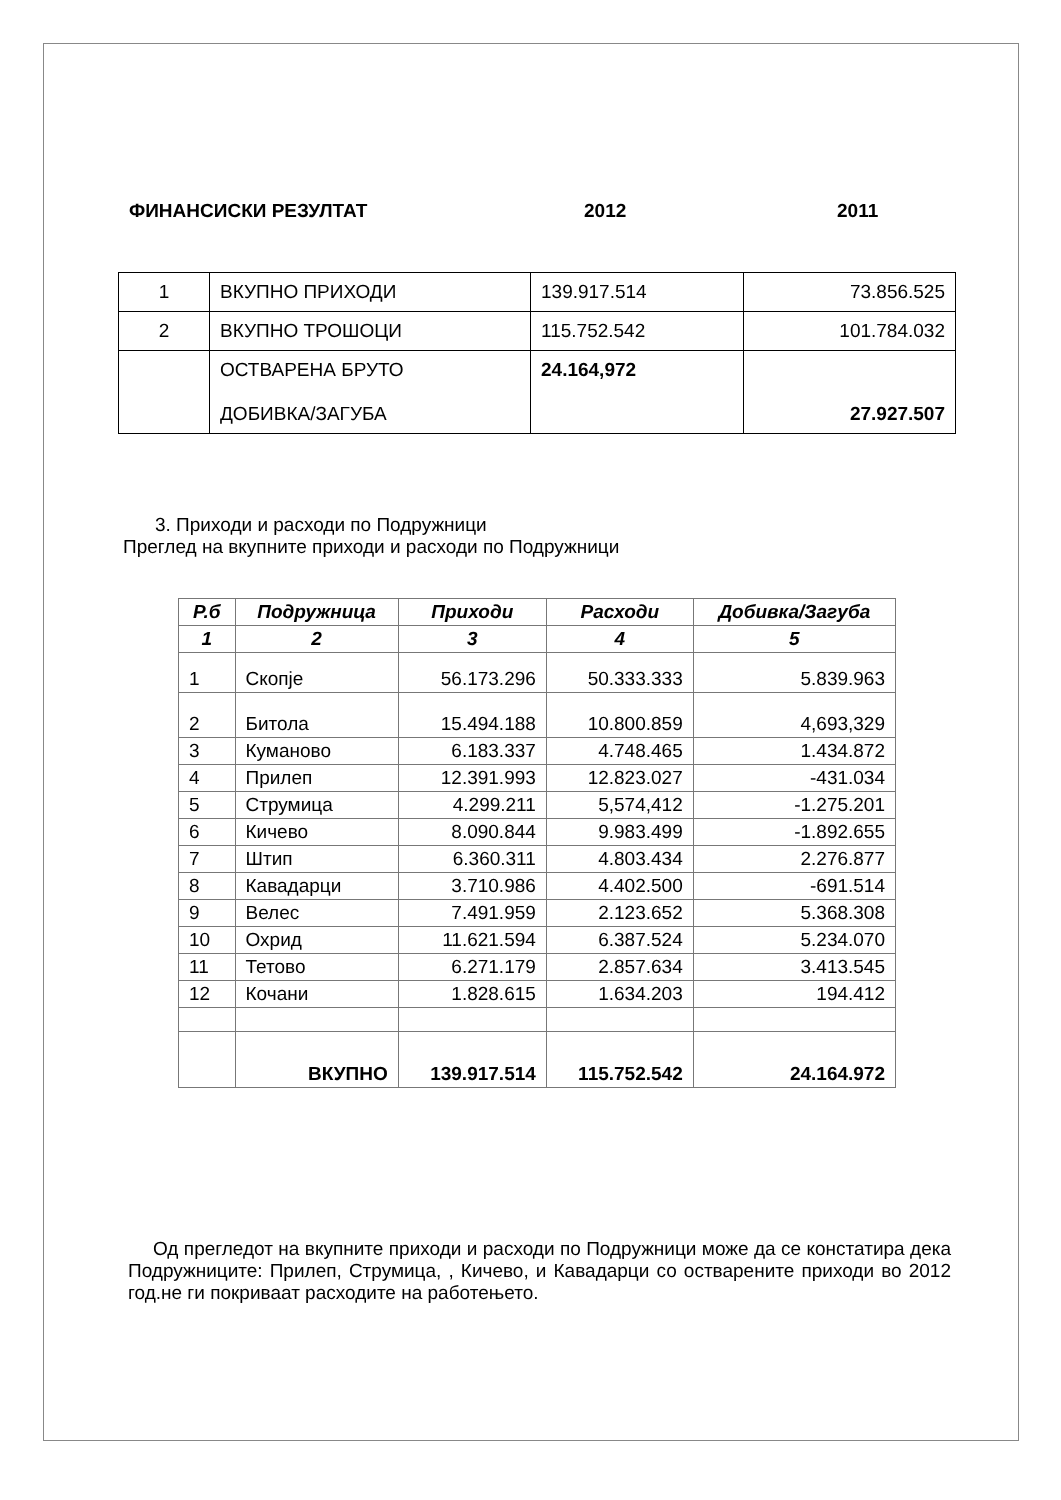ФИНАНСИСКИ РЕЗУЛТАТ 2012 2011
| 1 | ВКУПНО ПРИХОДИ | 139.917.514 | 73.856.525 |
| 2 | ВКУПНО ТРОШОЦИ | 115.752.542 | 101.784.032 |
| | ОСТВАРЕНА БРУТО ДОБИВКА/ЗАГУБА | 24.164,972 | 27.927.507 |
3. Приходи и расходи по Подружници
Преглед на вкупните приходи и расходи по Подружници
| Р.б | Подружница | Приходи | Расходи | Добивка/Загуба |
| --- | --- | --- | --- | --- |
| 1 | 2 | 3 | 4 | 5 |
| 1 | Скопје | 56.173.296 | 50.333.333 | 5.839.963 |
| 2 | Битола | 15.494.188 | 10.800.859 | 4,693,329 |
| 3 | Куманово | 6.183.337 | 4.748.465 | 1.434.872 |
| 4 | Прилеп | 12.391.993 | 12.823.027 | -431.034 |
| 5 | Струмица | 4.299.211 | 5,574,412 | -1.275.201 |
| 6 | Кичево | 8.090.844 | 9.983.499 | -1.892.655 |
| 7 | Штип | 6.360.311 | 4.803.434 | 2.276.877 |
| 8 | Кавадарци | 3.710.986 | 4.402.500 | -691.514 |
| 9 | Велес | 7.491.959 | 2.123.652 | 5.368.308 |
| 10 | Охрид | 11.621.594 | 6.387.524 | 5.234.070 |
| 11 | Тетово | 6.271.179 | 2.857.634 | 3.413.545 |
| 12 | Кочани | 1.828.615 | 1.634.203 | 194.412 |
| | ВКУПНО | 139.917.514 | 115.752.542 | 24.164.972 |
Од прегледот на вкупните приходи и расходи по Подружници може да се констатира дека Подружниците: Прилеп, Струмица, , Кичево, и Кавадарци со остварените приходи во 2012 год.не ги покриваат расходите на работењето.